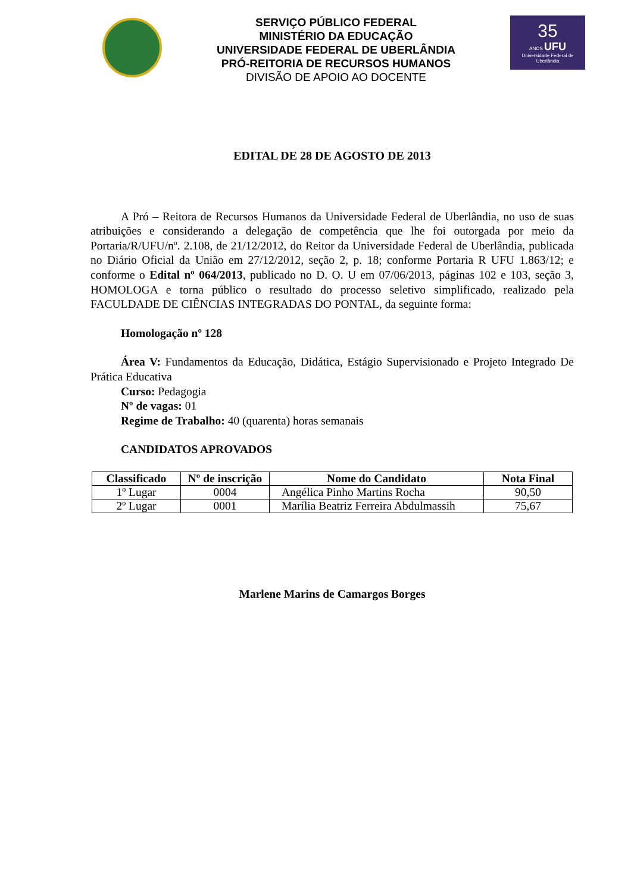SERVIÇO PÚBLICO FEDERAL
MINISTÉRIO DA EDUCAÇÃO
UNIVERSIDADE FEDERAL DE UBERLÂNDIA
PRÓ-REITORIA DE RECURSOS HUMANOS
DIVISÃO DE APOIO AO DOCENTE
35
ANOS UFU
Universidade Federal de Uberlândia
EDITAL DE 28 DE AGOSTO DE 2013
A Pró – Reitora de Recursos Humanos da Universidade Federal de Uberlândia, no uso de suas atribuições e considerando a delegação de competência que lhe foi outorgada por meio da Portaria/R/UFU/nº. 2.108, de 21/12/2012, do Reitor da Universidade Federal de Uberlândia, publicada no Diário Oficial da União em 27/12/2012, seção 2, p. 18; conforme Portaria R UFU 1.863/12; e conforme o Edital nº 064/2013, publicado no D. O. U em 07/06/2013, páginas 102 e 103, seção 3, HOMOLOGA e torna público o resultado do processo seletivo simplificado, realizado pela FACULDADE DE CIÊNCIAS INTEGRADAS DO PONTAL, da seguinte forma:
Homologação nº 128
Área V: Fundamentos da Educação, Didática, Estágio Supervisionado e Projeto Integrado De Prática Educativa
Curso: Pedagogia
Nº de vagas: 01
Regime de Trabalho: 40 (quarenta) horas semanais
CANDIDATOS APROVADOS
| Classificado | Nº de inscrição | Nome do Candidato | Nota Final |
| --- | --- | --- | --- |
| 1º Lugar | 0004 | Angélica Pinho Martins Rocha | 90,50 |
| 2º Lugar | 0001 | Marília Beatriz Ferreira Abdulmassih | 75,67 |
Marlene Marins de Camargos Borges